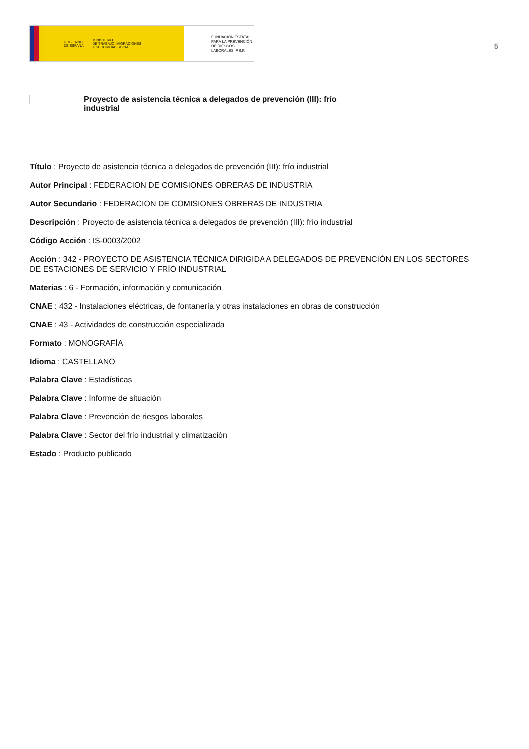GOBIERNO
DE ESPAÑA MINISTERIO
DE TRABAJO, MIGRACIONES
Y SEGURIDAD SOCIAL
FUNDACIÓN ESTATAL PARA LA PREVENCIÓN DE RIESGOS LABORALES, F.S.P.
5
Proyecto de asistencia técnica a delegados de prevención (III): frío industrial
Título : Proyecto de asistencia técnica a delegados de prevención (III): frío industrial
Autor Principal : FEDERACION DE COMISIONES OBRERAS DE INDUSTRIA
Autor Secundario : FEDERACION DE COMISIONES OBRERAS DE INDUSTRIA
Descripción : Proyecto de asistencia técnica a delegados de prevención (III): frío industrial
Código Acción : IS-0003/2002
Acción : 342 - PROYECTO DE ASISTENCIA TÉCNICA DIRIGIDA A DELEGADOS DE PREVENCIÓN EN LOS SECTORES DE ESTACIONES DE SERVICIO Y FRÍO INDUSTRIAL
Materias : 6 - Formación, información y comunicación
CNAE : 432 - Instalaciones eléctricas, de fontanería y otras instalaciones en obras de construcción
CNAE : 43 - Actividades de construcción especializada
Formato : MONOGRAFÍA
Idioma : CASTELLANO
Palabra Clave : Estadísticas
Palabra Clave : Informe de situación
Palabra Clave : Prevención de riesgos laborales
Palabra Clave : Sector del frío industrial y climatización
Estado : Producto publicado